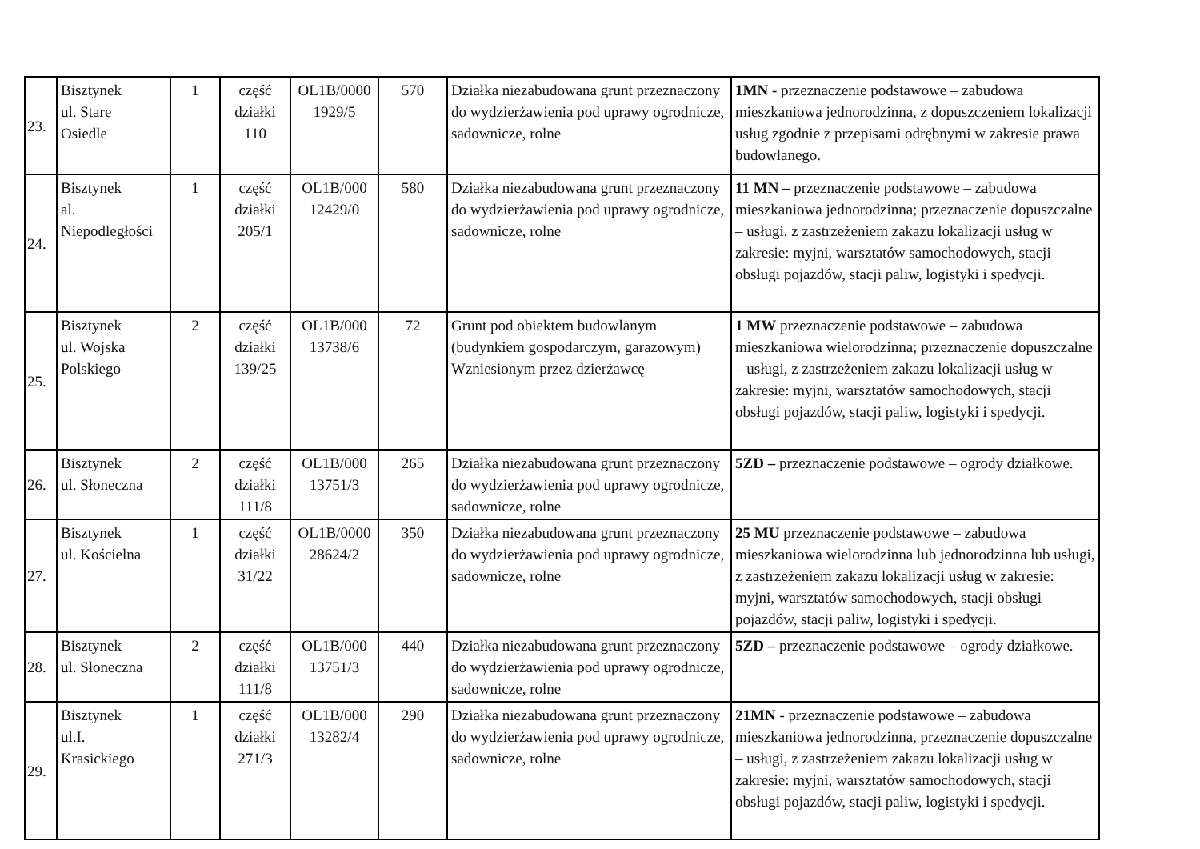| 23. | Bisztynek ul. Stare Osiedle | 1 | część działki 110 | OL1B/0000 1929/5 | 570 | Działka niezabudowana grunt przeznaczony do wydzierżawienia pod uprawy ogrodnicze, sadownicze, rolne | 1MN - przeznaczenie podstawowe – zabudowa mieszkaniowa jednorodzinna, z dopuszczeniem lokalizacji usług zgodnie z przepisami odrębnymi w zakresie prawa budowlanego. |
| 24. | Bisztynek al. Niepodległości | 1 | część działki 205/1 | OL1B/000 12429/0 | 580 | Działka niezabudowana grunt przeznaczony do wydzierżawienia pod uprawy ogrodnicze, sadownicze, rolne | 11 MN – przeznaczenie podstawowe – zabudowa mieszkaniowa jednorodzinna; przeznaczenie dopuszczalne – usługi, z zastrzeżeniem zakazu lokalizacji usług w zakresie: myjni, warsztatów samochodowych, stacji obsługi pojazdów, stacji paliw, logistyki i spedycji. |
| 25. | Bisztynek ul. Wojska Polskiego | 2 | część działki 139/25 | OL1B/000 13738/6 | 72 | Grunt pod obiektem budowlanym (budynkiem gospodarczym, garazowym) Wzniesionym przez dzierżawcę | 1 MW przeznaczenie podstawowe – zabudowa mieszkaniowa wielorodzinna; przeznaczenie dopuszczalne – usługi, z zastrzeżeniem zakazu lokalizacji usług w zakresie: myjni, warsztatów samochodowych, stacji obsługi pojazdów, stacji paliw, logistyki i spedycji. |
| 26. | Bisztynek ul. Słoneczna | 2 | część działki 111/8 | OL1B/000 13751/3 | 265 | Działka niezabudowana grunt przeznaczony do wydzierżawienia pod uprawy ogrodnicze, sadownicze, rolne | 5ZD – przeznaczenie podstawowe – ogrody działkowe. |
| 27. | Bisztynek ul. Kościelna | 1 | część działki 31/22 | OL1B/0000 28624/2 | 350 | Działka niezabudowana grunt przeznaczony do wydzierżawienia pod uprawy ogrodnicze, sadownicze, rolne | 25 MU przeznaczenie podstawowe – zabudowa mieszkaniowa wielorodzinna lub jednorodzinna lub usługi, z zastrzeżeniem zakazu lokalizacji usług w zakresie: myjni, warsztatów samochodowych, stacji obsługi pojazdów, stacji paliw, logistyki i spedycji. |
| 28. | Bisztynek ul. Słoneczna | 2 | część działki 111/8 | OL1B/000 13751/3 | 440 | Działka niezabudowana grunt przeznaczony do wydzierżawienia pod uprawy ogrodnicze, sadownicze, rolne | 5ZD – przeznaczenie podstawowe – ogrody działkowe. |
| 29. | Bisztynek ul.I. Krasickiego | 1 | część działki 271/3 | OL1B/000 13282/4 | 290 | Działka niezabudowana grunt przeznaczony do wydzierżawienia pod uprawy ogrodnicze, sadownicze, rolne | 21MN - przeznaczenie podstawowe – zabudowa mieszkaniowa jednorodzinna, przeznaczenie dopuszczalne – usługi, z zastrzeżeniem zakazu lokalizacji usług w zakresie: myjni, warsztatów samochodowych, stacji obsługi pojazdów, stacji paliw, logistyki i spedycji. |